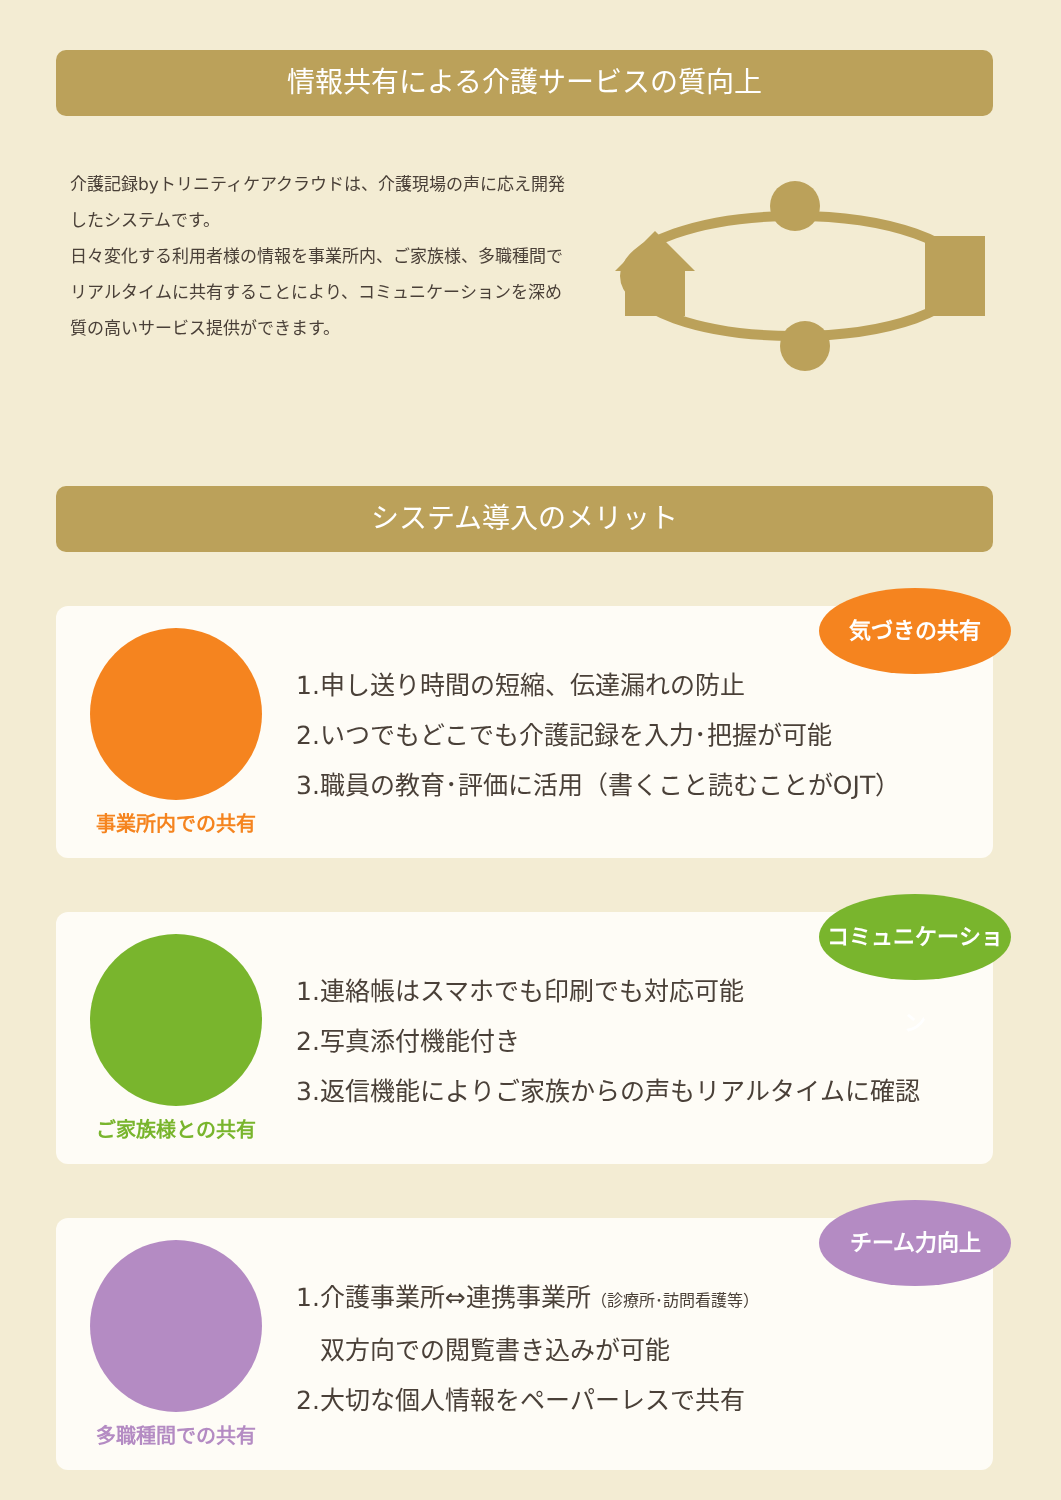情報共有による介護サービスの質向上
介護記録byトリニティケアクラウドは、介護現場の声に応え開発したシステムです。
日々変化する利用者様の情報を事業所内、ご家族様、多職種間でリアルタイムに共有することにより、コミュニケーションを深め質の高いサービス提供ができます。
システム導入のメリット
気づきの共有
事業所内での共有
1.申し送り時間の短縮、伝達漏れの防止
2.いつでもどこでも介護記録を入力･把握が可能
3.職員の教育･評価に活用（書くこと読むことがOJT）
コミュニケーション
ご家族様との共有
1.連絡帳はスマホでも印刷でも対応可能
2.写真添付機能付き
3.返信機能によりご家族からの声もリアルタイムに確認
チーム力向上
多職種間での共有
1.介護事業所⇔連携事業所（診療所･訪問看護等）
双方向での閲覧書き込みが可能
2.大切な個人情報をペーパーレスで共有